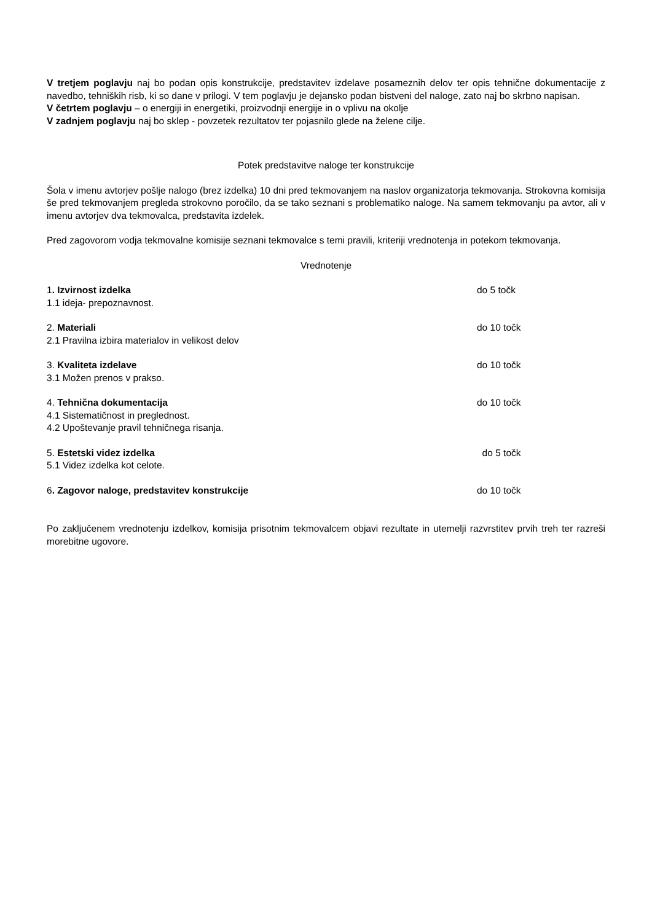V tretjem poglavju naj bo podan opis konstrukcije, predstavitev izdelave posameznih delov ter opis tehnične dokumentacije z navedbo, tehniških risb, ki so dane v prilogi. V tem poglavju je dejansko podan bistveni del naloge, zato naj bo skrbno napisan.
V četrtem poglavju – o energiji in energetiki, proizvodnji energije in o vplivu na okolje
V zadnjem poglavju naj bo sklep - povzetek rezultatov ter pojasnilo glede na želene cilje.
Potek predstavitve naloge ter konstrukcije
Šola v imenu avtorjev pošlje nalogo (brez izdelka) 10 dni pred tekmovanjem na naslov organizatorja tekmovanja. Strokovna komisija še pred tekmovanjem pregleda strokovno poročilo, da se tako seznani s problematiko naloge. Na samem tekmovanju pa avtor, ali v imenu avtorjev dva tekmovalca, predstavita izdelek.
Pred zagovorom vodja tekmovalne komisije seznani tekmovalce s temi pravili, kriteriji vrednotenja in potekom tekmovanja.
Vrednotenje
1. Izvirnost izdelka do 5 točk
1.1 ideja- prepoznavnost.
2. Materiali do 10 točk
2.1 Pravilna izbira materialov in velikost delov
3. Kvaliteta izdelave do 10 točk
3.1 Možen prenos v prakso.
4. Tehnična dokumentacija do 10 točk
4.1 Sistematičnost in preglednost.
4.2 Upoštevanje pravil tehničnega risanja.
5. Estetski videz izdelka do 5 točk
5.1 Videz izdelka kot celote.
6. Zagovor naloge, predstavitev konstrukcije do 10 točk
Po zaključenem vrednotenju izdelkov, komisija prisotnim tekmovalcem objavi rezultate in utemelji razvrstitev prvih treh ter razreši morebitne ugovore.